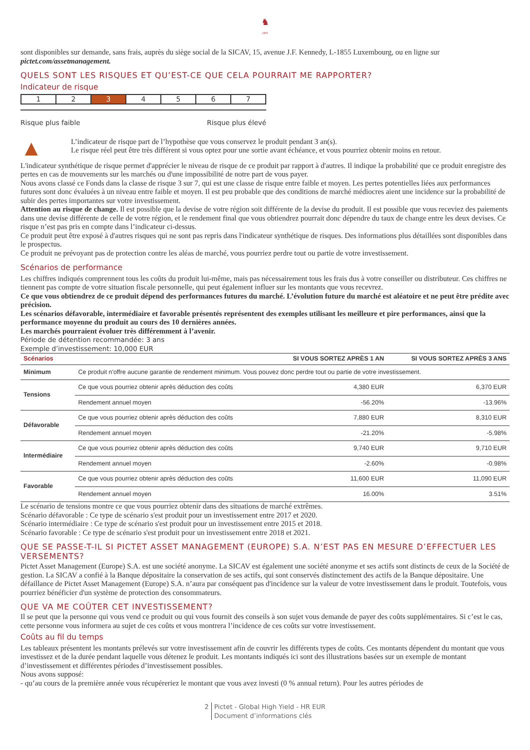♞
1805
sont disponibles sur demande, sans frais, auprès du siège social de la SICAV, 15, avenue J.F. Kennedy, L-1855 Luxembourg, ou en ligne sur pictet.com/assetmanagement.
QUELS SONT LES RISQUES ET QU’EST-CE QUE CELA POURRAIT ME RAPPORTER?
Indicateur de risque
| 1 | 2 | 3 | 4 | 5 | 6 | 7 |
Risque plus faible Risque plus élevé
▲
L’indicateur de risque part de l’hypothèse que vous conservez le produit pendant 3 an(s).
Le risque réel peut être très différent si vous optez pour une sortie avant échéance, et vous pourriez obtenir moins en retour.
L'indicateur synthétique de risque permet d'apprécier le niveau de risque de ce produit par rapport à d'autres. Il indique la probabilité que ce produit enregistre des pertes en cas de mouvements sur les marchés ou d'une impossibilité de notre part de vous payer.
Nous avons classé ce Fonds dans la classe de risque 3 sur 7, qui est une classe de risque entre faible et moyen. Les pertes potentielles liées aux performances futures sont donc évaluées à un niveau entre faible et moyen. Il est peu probable que des conditions de marché médiocres aient une incidence sur la probabilité de subir des pertes importantes sur votre investissement.
Attention au risque de change. Il est possible que la devise de votre région soit différente de la devise du produit. Il est possible que vous receviez des paiements dans une devise différente de celle de votre région, et le rendement final que vous obtiendrez pourrait donc dépendre du taux de change entre les deux devises. Ce risque n’est pas pris en compte dans l’indicateur ci-dessus.
Ce produit peut être exposé à d'autres risques qui ne sont pas repris dans l'indicateur synthétique de risques. Des informations plus détaillées sont disponibles dans le prospectus.
Ce produit ne prévoyant pas de protection contre les aléas de marché, vous pourriez perdre tout ou partie de votre investissement.
Scénarios de performance
Les chiffres indiqués comprennent tous les coûts du produit lui-même, mais pas nécessairement tous les frais dus à votre conseiller ou distributeur. Ces chiffres ne tiennent pas compte de votre situation fiscale personnelle, qui peut également influer sur les montants que vous recevrez.
Ce que vous obtiendrez de ce produit dépend des performances futures du marché. L’évolution future du marché est aléatoire et ne peut être prédite avec précision.
Les scénarios défavorable, intermédiaire et favorable présentés représentent des exemples utilisant les meilleure et pire performances, ainsi que la performance moyenne du produit au cours des 10 dernières années.
Les marchés pourraient évoluer très différemment à l’avenir.
Période de détention recommandée: 3 ans
Exemple d’investissement: 10,000 EUR
| Scénarios | | SI VOUS SORTEZ APRÈS 1 AN | SI VOUS SORTEZ APRÈS 3 ANS |
| --- | --- | --- | --- |
| Minimum | Ce produit n'offre aucune garantie de rendement minimum. Vous pouvez donc perdre tout ou partie de votre investissement. | | |
| Tensions | Ce que vous pourriez obtenir après déduction des coûts | 4,380 EUR | 6,370 EUR |
| | Rendement annuel moyen | -56.20% | -13.96% |
| Défavorable | Ce que vous pourriez obtenir après déduction des coûts | 7,880 EUR | 8,310 EUR |
| | Rendement annuel moyen | -21.20% | -5.98% |
| Intermédiaire | Ce que vous pourriez obtenir après déduction des coûts | 9,740 EUR | 9,710 EUR |
| | Rendement annuel moyen | -2.60% | -0.98% |
| Favorable | Ce que vous pourriez obtenir après déduction des coûts | 11,600 EUR | 11,090 EUR |
| | Rendement annuel moyen | 16.00% | 3.51% |
Le scénario de tensions montre ce que vous pourriez obtenir dans des situations de marché extrêmes.
Scénario défavorable : Ce type de scénario s'est produit pour un investissement entre 2017 et 2020.
Scénario intermédiaire : Ce type de scénario s'est produit pour un investissement entre 2015 et 2018.
Scénario favorable : Ce type de scénario s'est produit pour un investissement entre 2018 et 2021.
QUE SE PASSE-T-IL SI PICTET ASSET MANAGEMENT (EUROPE) S.A. N’EST PAS EN MESURE D’EFFECTUER LES VERSEMENTS?
Pictet Asset Management (Europe) S.A. est une société anonyme. La SICAV est également une société anonyme et ses actifs sont distincts de ceux de la Société de gestion. La SICAV a confié à la Banque dépositaire la conservation de ses actifs, qui sont conservés distinctement des actifs de la Banque dépositaire. Une défaillance de Pictet Asset Management (Europe) S.A. n’aura par conséquent pas d'incidence sur la valeur de votre investissement dans le produit. Toutefois, vous pourriez bénéficier d'un système de protection des consommateurs.
QUE VA ME COÛTER CET INVESTISSEMENT?
Il se peut que la personne qui vous vend ce produit ou qui vous fournit des conseils à son sujet vous demande de payer des coûts supplémentaires. Si c’est le cas, cette personne vous informera au sujet de ces coûts et vous montrera l’incidence de ces coûts sur votre investissement.
Coûts au fil du temps
Les tableaux présentent les montants prélevés sur votre investissement afin de couvrir les différents types de coûts. Ces montants dépendent du montant que vous investissez et de la durée pendant laquelle vous détenez le produit. Les montants indiqués ici sont des illustrations basées sur un exemple de montant d’investissement et différentes périodes d’investissement possibles.
Nous avons supposé:
- qu’au cours de la première année vous récupéreriez le montant que vous avez investi (0 % annual return). Pour les autres périodes de
2 Pictet - Global High Yield - HR EUR
Document d’informations clés